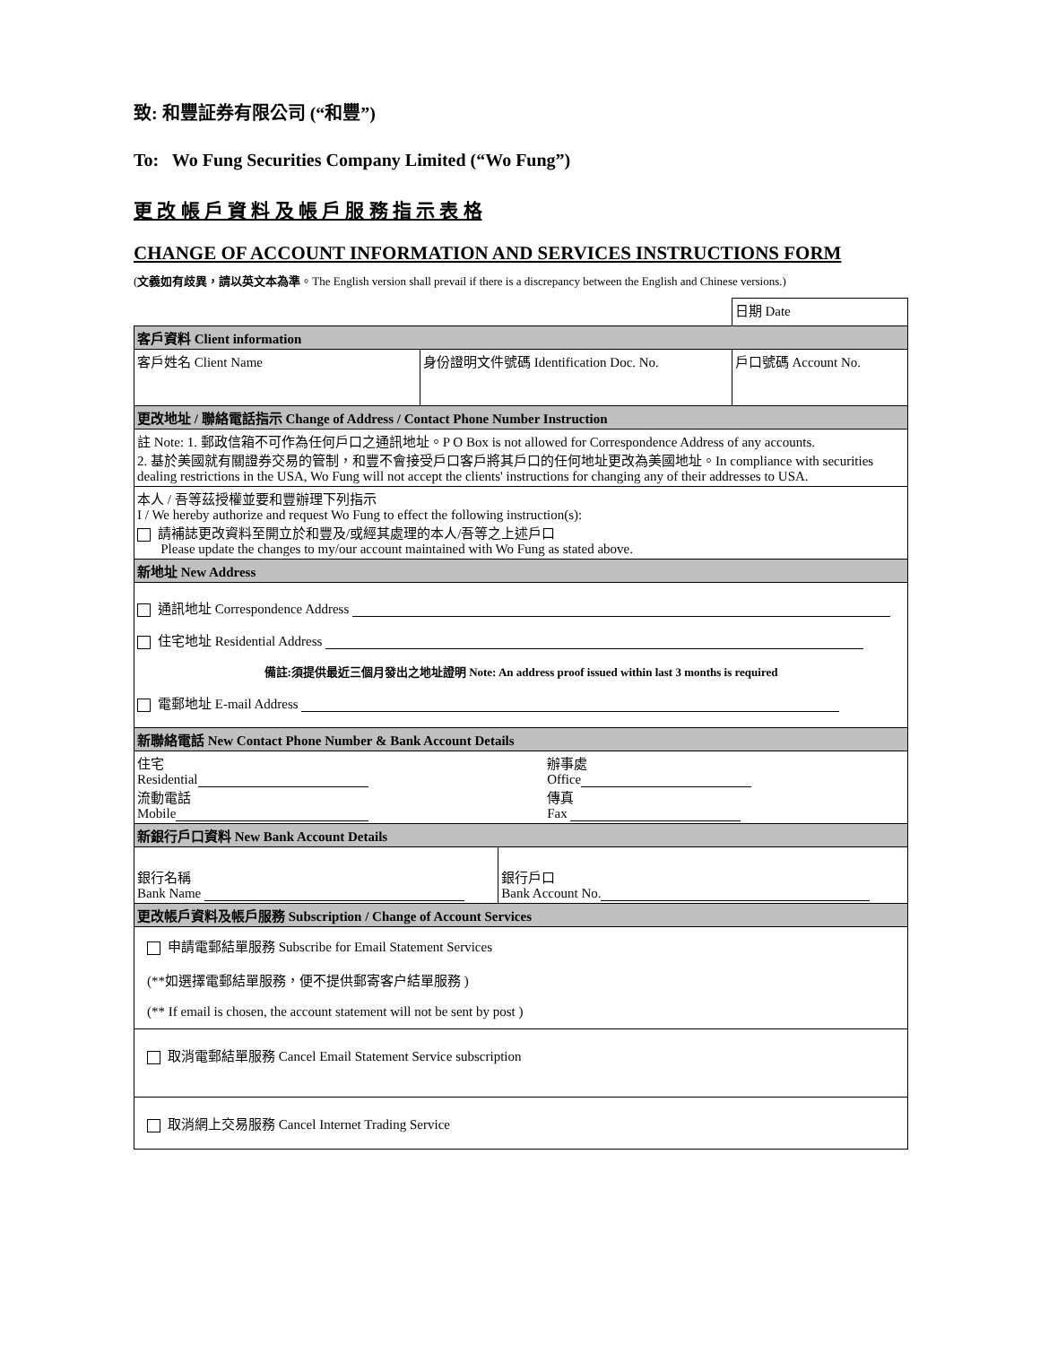致: 和豐証券有限公司 (“和豐”)
To: Wo Fung Securities Company Limited (“Wo Fung”)
更 改 帳 戶 資 料 及 帳 戶 服 務 指 示 表 格
CHANGE OF ACCOUNT INFORMATION AND SERVICES INSTRUCTIONS FORM
(文義如有歧異，請以英文本為準。The English version shall prevail if there is a discrepancy between the English and Chinese versions.)
| | | 日期 Date |
| 客戶資料 Client information | | |
| 客戶姓名 Client Name | 身份證明文件號碼 Identification Doc. No. | 戶口號碼 Account No. |
| 更改地址 / 聯絡電話指示 Change of Address / Contact Phone Number Instruction | | |
| 註 Note: 1. 郵政信箱不可作為任何戶口之通訊地址。P O Box is not allowed for Correspondence Address of any accounts. 2. 基於美國就有關證券交易的管制，和豐不會接受戶口客戶將其戶口的任何地址更改為美國地址。In compliance with securities dealing restrictions in the USA, Wo Fung will not accept the clients' instructions for changing any of their addresses to USA. | | |
| 本人 / 吾等茲授權並要和豐辦理下列指示 I / We hereby authorize and request Wo Fung to effect the following instruction(s): 請補誌更改資料至開立於和豐及/或經其處理的本人/吾等之上述戶口 Please update the changes to my/our account maintained with Wo Fung as stated above. | | |
| 新地址 New Address | | |
| 通訊地址 Correspondence Address 住宅地址 Residential Address 備註:須提供最近三個月發出之地址證明 Note: An address proof issued within last 3 months is required 電郵地址 E-mail Address | | |
| 新聯絡電話 New Contact Phone Number & Bank Account Details | | |
| / 住宅 Residential 流動電話 Mobile / 辦事處 Office 傳真 Fax / | | |
| 新銀行戶口資料 New Bank Account Details | | |
| / 銀行名稱 Bank Name / 銀行戶口 Bank Account No. / | | |
| 更改帳戶資料及帳戶服務 Subscription / Change of Account Services | | |
| 申請電郵結單服務 Subscribe for Email Statement Services (**如選擇電郵結單服務，便不提供郵寄客户結單服務 ) (** If email is chosen, the account statement will not be sent by post ) | | |
| 取消電郵結單服務 Cancel Email Statement Service subscription | | |
| 取消網上交易服務 Cancel Internet Trading Service | | |